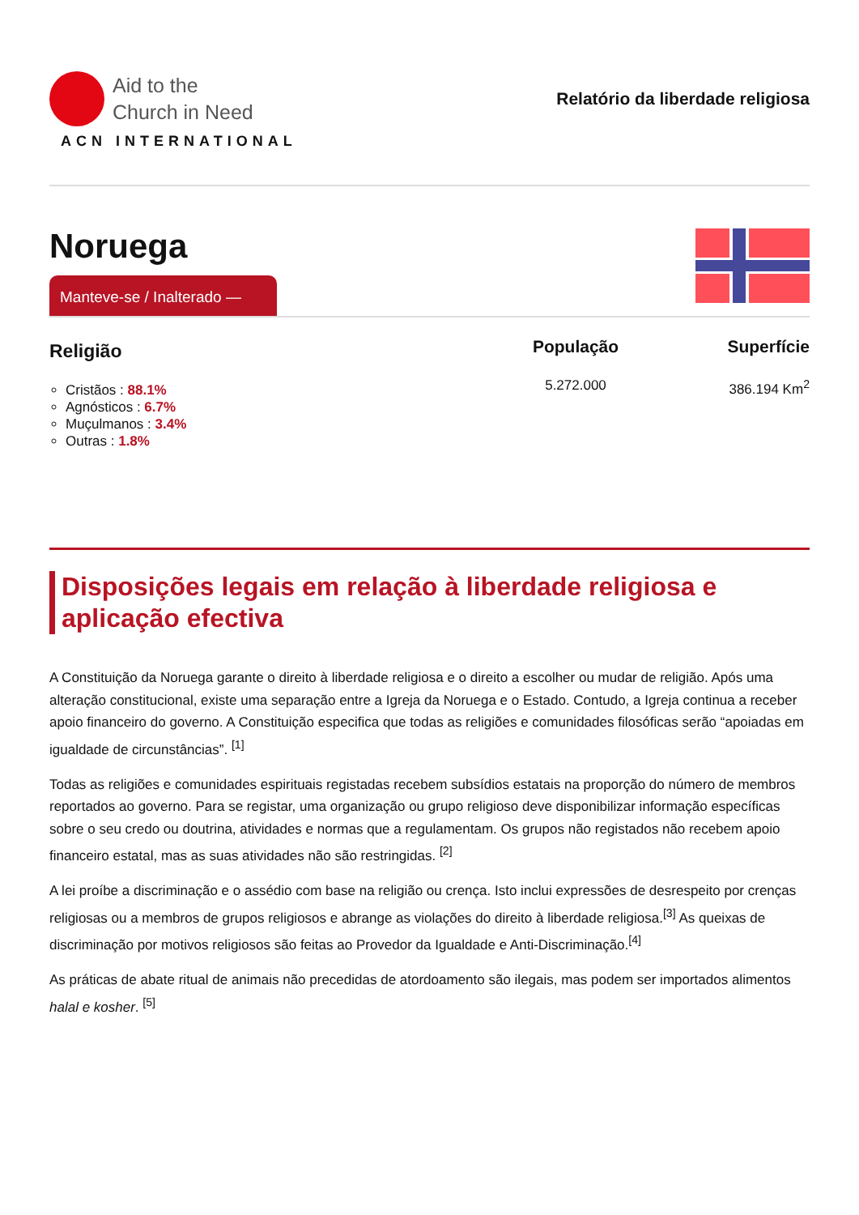Aid to the
Church in Need
ACN INTERNATIONAL
Relatório da liberdade religiosa
Noruega
Manteve-se / Inalterado —
Religião
Cristãos : 88.1%
Agnósticos : 6.7%
Muçulmanos : 3.4%
Outras : 1.8%
População
5.272.000
Superfície
386.194 Km<sup>2</sup>
Disposições legais em relação à liberdade religiosa e aplicação efectiva
A Constituição da Noruega garante o direito à liberdade religiosa e o direito a escolher ou mudar de religião. Após uma alteração constitucional, existe uma separação entre a Igreja da Noruega e o Estado. Contudo, a Igreja continua a receber apoio financeiro do governo. A Constituição especifica que todas as religiões e comunidades filosóficas serão “apoiadas em igualdade de circunstâncias”. <sup>[1]</sup>
Todas as religiões e comunidades espirituais registadas recebem subsídios estatais na proporção do número de membros reportados ao governo. Para se registar, uma organização ou grupo religioso deve disponibilizar informação específicas sobre o seu credo ou doutrina, atividades e normas que a regulamentam. Os grupos não registados não recebem apoio financeiro estatal, mas as suas atividades não são restringidas. <sup>[2]</sup>
A lei proíbe a discriminação e o assédio com base na religião ou crença. Isto inclui expressões de desrespeito por crenças religiosas ou a membros de grupos religiosos e abrange as violações do direito à liberdade religiosa.<sup>[3]</sup> As queixas de discriminação por motivos religiosos são feitas ao Provedor da Igualdade e Anti-Discriminação.<sup>[4]</sup>
As práticas de abate ritual de animais não precedidas de atordoamento são ilegais, mas podem ser importados alimentos halal e kosher. <sup>[5]</sup>